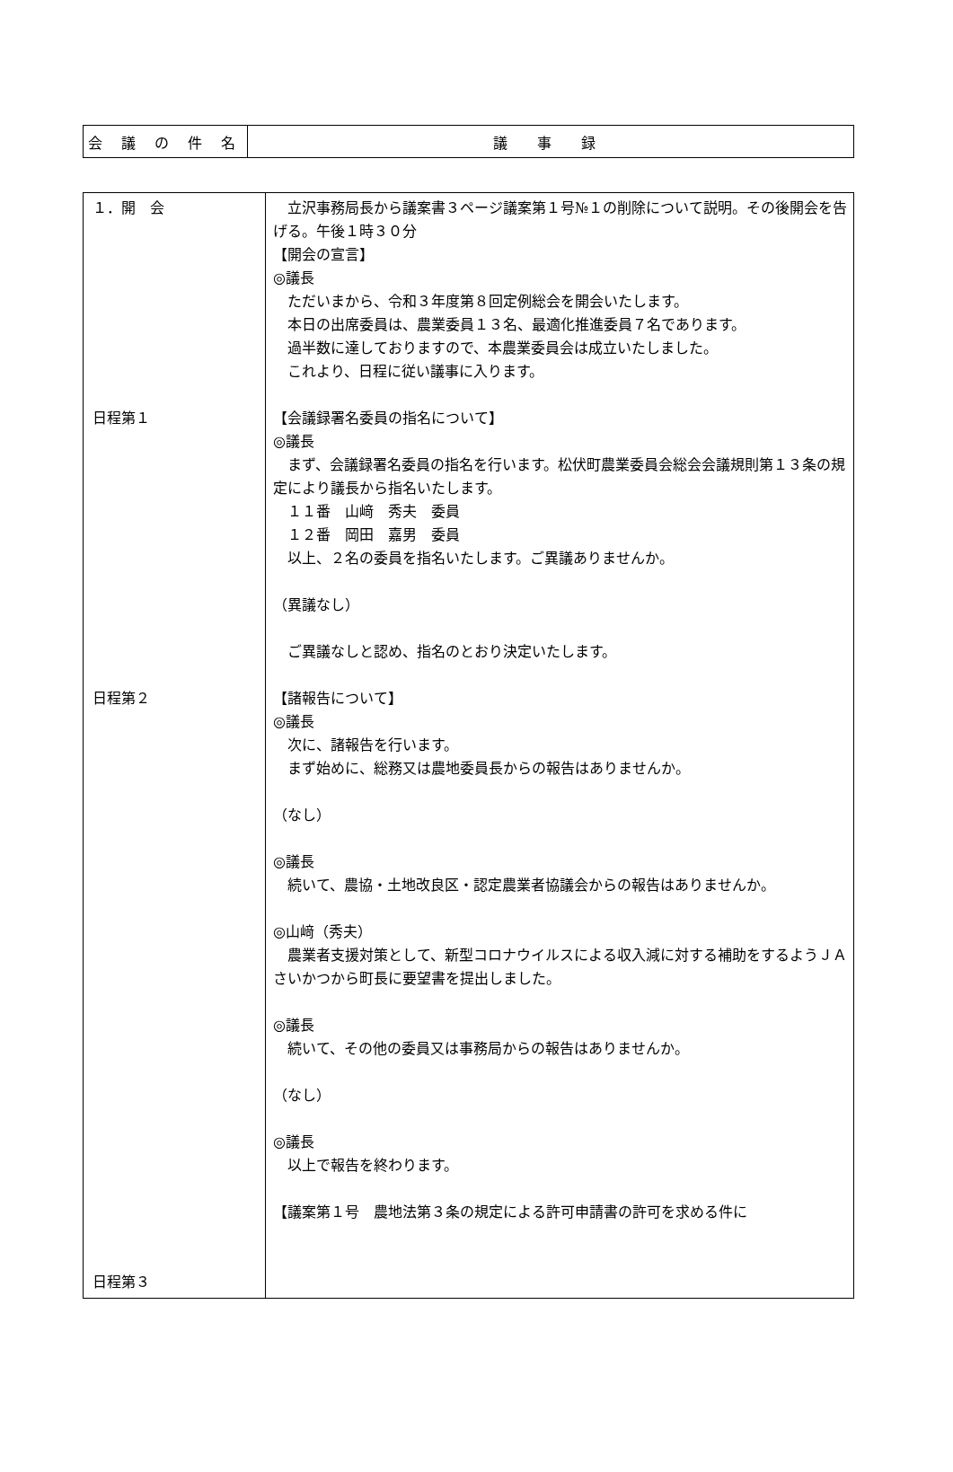| 会 議 の 件 名 | 議 事 録 |
| １．開 会 日程第１ 日程第２ 日程第３ | 立沢事務局長から議案書３ページ議案第１号№１の削除について説明。その後開会を告げる。午後１時３０分 【開会の宣言】 ◎議長 ただいまから、令和３年度第８回定例総会を開会いたします。 本日の出席委員は、農業委員１３名、最適化推進委員７名であります。 過半数に達しておりますので、本農業委員会は成立いたしました。 これより、日程に従い議事に入ります。 【会議録署名委員の指名について】 ◎議長 まず、会議録署名委員の指名を行います。松伏町農業委員会総会会議規則第１３条の規定により議長から指名いたします。 １１番 山﨑 秀夫 委員 １２番 岡田 嘉男 委員 以上、２名の委員を指名いたします。ご異議ありませんか。 （異議なし） ご異議なしと認め、指名のとおり決定いたします。 【諸報告について】 ◎議長 次に、諸報告を行います。 まず始めに、総務又は農地委員長からの報告はありませんか。 （なし） ◎議長 続いて、農協・土地改良区・認定農業者協議会からの報告はありませんか。 ◎山﨑（秀夫） 農業者支援対策として、新型コロナウイルスによる収入減に対する補助をするようＪＡさいかつから町長に要望書を提出しました。 ◎議長 続いて、その他の委員又は事務局からの報告はありませんか。 （なし） ◎議長 以上で報告を終わります。 【議案第１号 農地法第３条の規定による許可申請書の許可を求める件に |